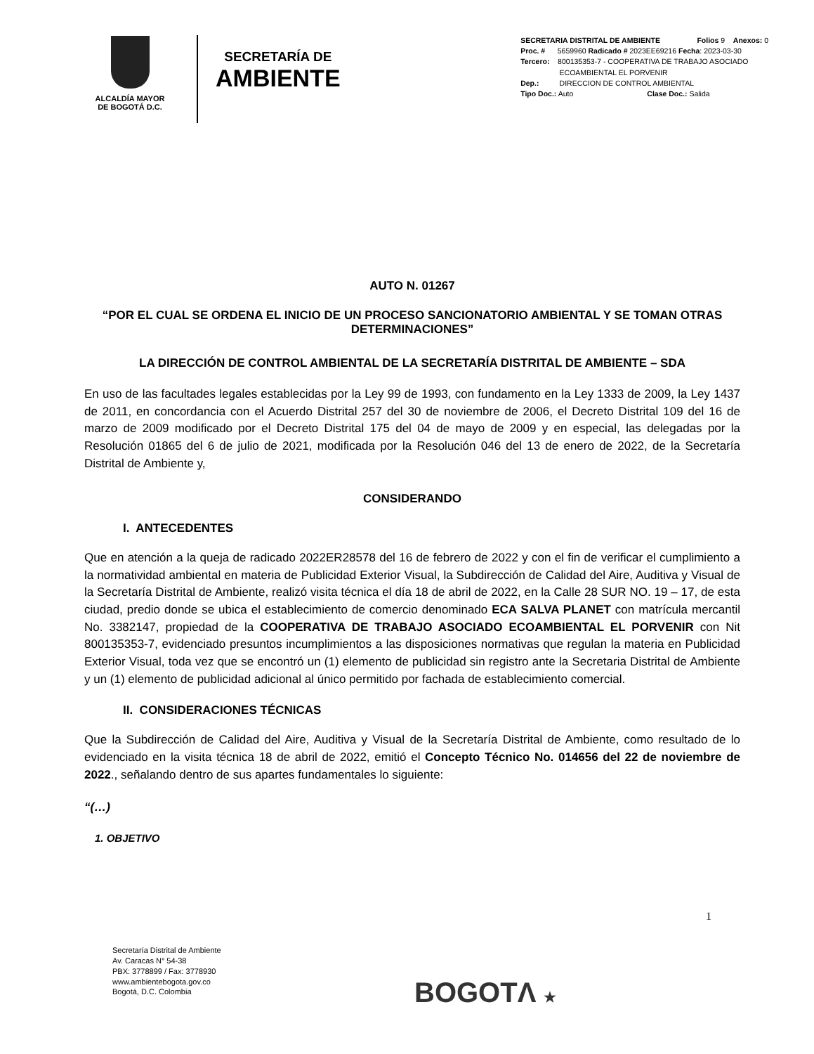ALCALDÍA MAYOR
DE BOGOTÁ D.C.
SECRETARÍA DE
AMBIENTE
SECRETARIA DISTRITAL DE AMBIENTE Folios 9 Anexos: 0
Proc. # 5659960 Radicado # 2023EE69216 Fecha: 2023-03-30
Tercero: 800135353-7 - COOPERATIVA DE TRABAJO ASOCIADO
ECOAMBIENTAL EL PORVENIR
Dep.: DIRECCION DE CONTROL AMBIENTAL
Tipo Doc.: Auto Clase Doc.: Salida
AUTO N. 01267
“POR EL CUAL SE ORDENA EL INICIO DE UN PROCESO SANCIONATORIO AMBIENTAL Y SE TOMAN OTRAS DETERMINACIONES”
LA DIRECCIÓN DE CONTROL AMBIENTAL DE LA SECRETARÍA DISTRITAL DE AMBIENTE – SDA
En uso de las facultades legales establecidas por la Ley 99 de 1993, con fundamento en la Ley 1333 de 2009, la Ley 1437 de 2011, en concordancia con el Acuerdo Distrital 257 del 30 de noviembre de 2006, el Decreto Distrital 109 del 16 de marzo de 2009 modificado por el Decreto Distrital 175 del 04 de mayo de 2009 y en especial, las delegadas por la Resolución 01865 del 6 de julio de 2021, modificada por la Resolución 046 del 13 de enero de 2022, de la Secretaría Distrital de Ambiente y,
CONSIDERANDO
I. ANTECEDENTES
Que en atención a la queja de radicado 2022ER28578 del 16 de febrero de 2022 y con el fin de verificar el cumplimiento a la normatividad ambiental en materia de Publicidad Exterior Visual, la Subdirección de Calidad del Aire, Auditiva y Visual de la Secretaría Distrital de Ambiente, realizó visita técnica el día 18 de abril de 2022, en la Calle 28 SUR NO. 19 – 17, de esta ciudad, predio donde se ubica el establecimiento de comercio denominado ECA SALVA PLANET con matrícula mercantil No. 3382147, propiedad de la COOPERATIVA DE TRABAJO ASOCIADO ECOAMBIENTAL EL PORVENIR con Nit 800135353-7, evidenciado presuntos incumplimientos a las disposiciones normativas que regulan la materia en Publicidad Exterior Visual, toda vez que se encontró un (1) elemento de publicidad sin registro ante la Secretaria Distrital de Ambiente y un (1) elemento de publicidad adicional al único permitido por fachada de establecimiento comercial.
II. CONSIDERACIONES TÉCNICAS
Que la Subdirección de Calidad del Aire, Auditiva y Visual de la Secretaría Distrital de Ambiente, como resultado de lo evidenciado en la visita técnica 18 de abril de 2022, emitió el Concepto Técnico No. 014656 del 22 de noviembre de 2022., señalando dentro de sus apartes fundamentales lo siguiente:
“(…)
1. OBJETIVO
1
Secretaría Distrital de Ambiente
Av. Caracas N° 54-38
PBX: 3778899 / Fax: 3778930
www.ambientebogota.gov.co
Bogotá, D.C. Colombia
BOGOTΛ ★